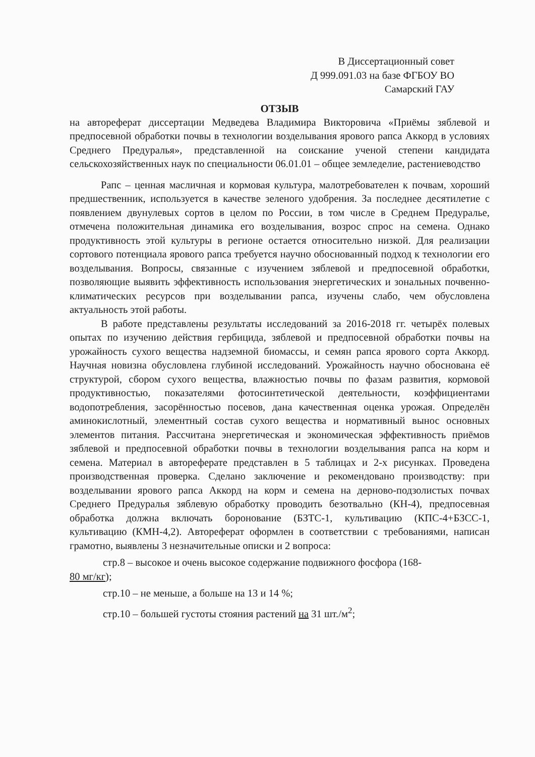В Диссертационный совет
Д 999.091.03 на базе ФГБОУ ВО
Самарский ГАУ
ОТЗЫВ
на автореферат диссертации Медведева Владимира Викторовича «Приёмы зяблевой и предпосевной обработки почвы в технологии возделывания ярового рапса Аккорд в условиях Среднего Предуралья», представленной на соискание ученой степени кандидата сельскохозяйственных наук по специальности 06.01.01 – общее земледелие, растениеводство
Рапс – ценная масличная и кормовая культура, малотребователен к почвам, хороший предшественник, используется в качестве зеленого удобрения. За последнее десятилетие с появлением двунулевых сортов в целом по России, в том числе в Среднем Предуралье, отмечена положительная динамика его возделывания, возрос спрос на семена. Однако продуктивность этой культуры в регионе остается относительно низкой. Для реализации сортового потенциала ярового рапса требуется научно обоснованный подход к технологии его возделывания. Вопросы, связанные с изучением зяблевой и предпосевной обработки, позволяющие выявить эффективность использования энергетических и зональных почвенно-климатических ресурсов при возделывании рапса, изучены слабо, чем обусловлена актуальность этой работы.
В работе представлены результаты исследований за 2016-2018 гг. четырёх полевых опытах по изучению действия гербицида, зяблевой и предпосевной обработки почвы на урожайность сухого вещества надземной биомассы, и семян рапса ярового сорта Аккорд. Научная новизна обусловлена глубиной исследований. Урожайность научно обоснована её структурой, сбором сухого вещества, влажностью почвы по фазам развития, кормовой продуктивностью, показателями фотосинтетической деятельности, коэффициентами водопотребления, засорённостью посевов, дана качественная оценка урожая. Определён аминокислотный, элементный состав сухого вещества и нормативный вынос основных элементов питания. Рассчитана энергетическая и экономическая эффективность приёмов зяблевой и предпосевной обработки почвы в технологии возделывания рапса на корм и семена. Материал в автореферате представлен в 5 таблицах и 2-х рисунках. Проведена производственная проверка. Сделано заключение и рекомендовано производству: при возделывании ярового рапса Аккорд на корм и семена на дерново-подзолистых почвах Среднего Предуралья зяблевую обработку проводить безотвально (КН-4), предпосевная обработка должна включать боронование (БЗТС-1, культивацию (КПС-4+БЗСС-1, культивацию (КМН-4,2). Автореферат оформлен в соответствии с требованиями, написан грамотно, выявлены 3 незначительные описки и 2 вопроса:
стр.8 – высокое и очень высокое содержание подвижного фосфора (168-
80 мг/кг);
стр.10 – не меньше, а больше на 13 и 14 %;
стр.10 – большей густоты стояния растений на 31 шт./м<sup>2</sup>;